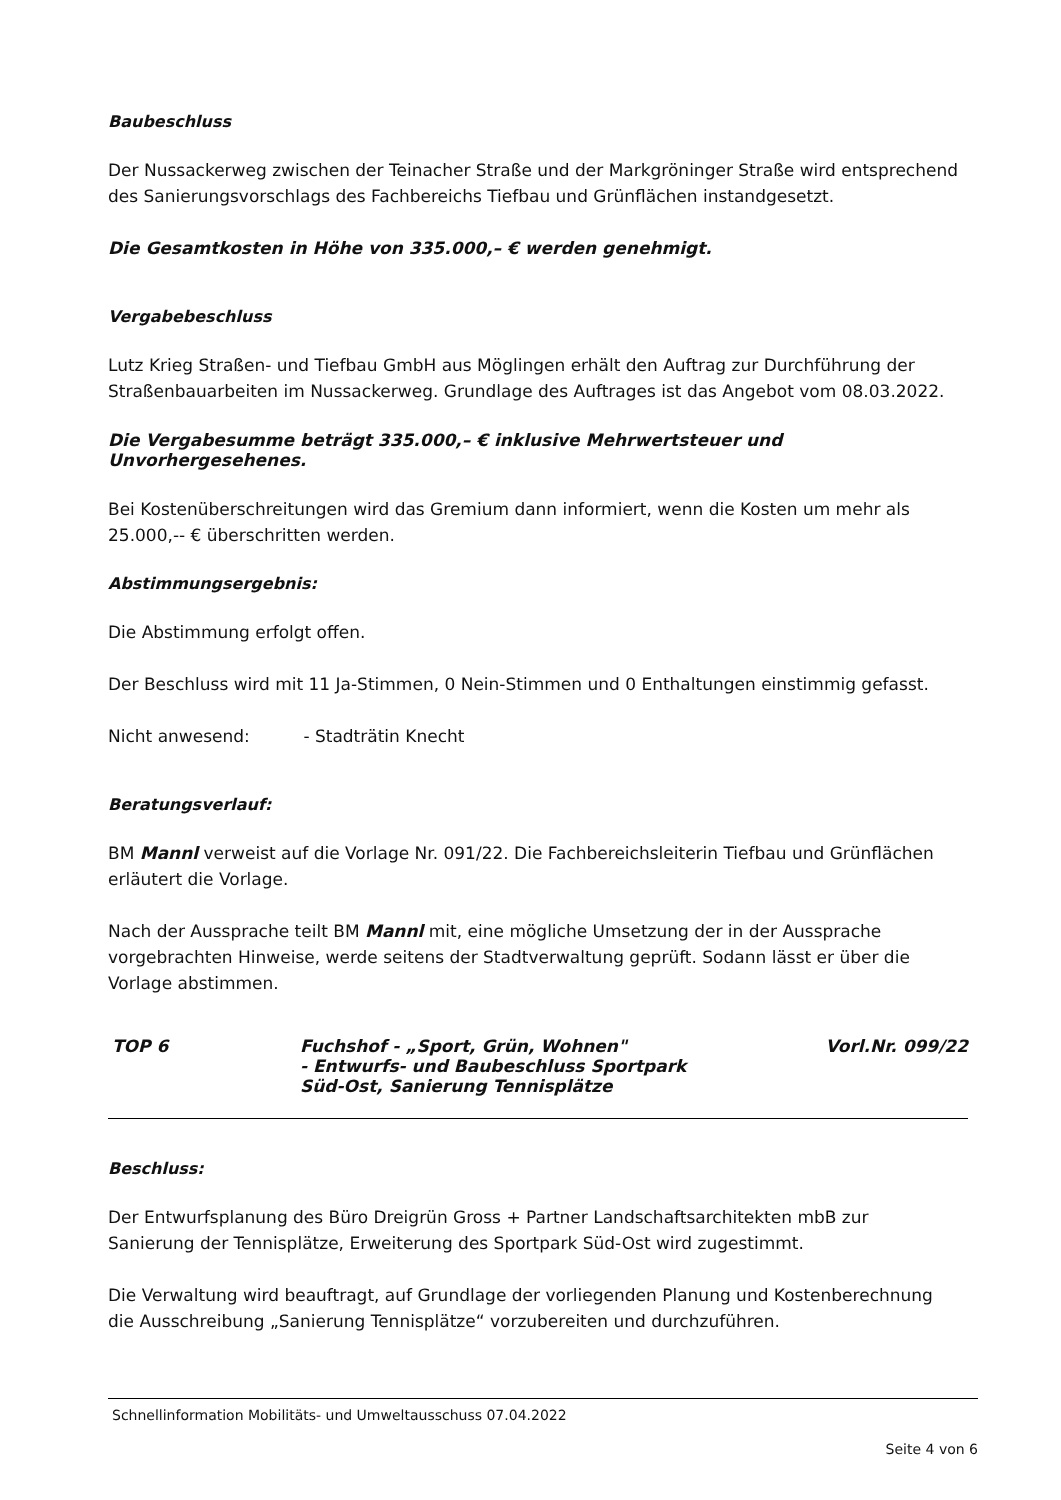Baubeschluss
Der Nussackerweg zwischen der Teinacher Straße und der Markgröninger Straße wird entsprechend des Sanierungsvorschlags des Fachbereichs Tiefbau und Grünflächen instandgesetzt.
Die Gesamtkosten in Höhe von 335.000,– € werden genehmigt.
Vergabebeschluss
Lutz Krieg Straßen- und Tiefbau GmbH aus Möglingen erhält den Auftrag zur Durchführung der Straßenbauarbeiten im Nussackerweg. Grundlage des Auftrages ist das Angebot vom 08.03.2022.
Die Vergabesumme beträgt 335.000,– € inklusive Mehrwertsteuer und Unvorhergesehenes.
Bei Kostenüberschreitungen wird das Gremium dann informiert, wenn die Kosten um mehr als 25.000,-- € überschritten werden.
Abstimmungsergebnis:
Die Abstimmung erfolgt offen.
Der Beschluss wird mit 11 Ja-Stimmen, 0 Nein-Stimmen und 0 Enthaltungen einstimmig gefasst.
Nicht anwesend: - Stadträtin Knecht
Beratungsverlauf:
BM Mannl verweist auf die Vorlage Nr. 091/22. Die Fachbereichsleiterin Tiefbau und Grünflächen erläutert die Vorlage.
Nach der Aussprache teilt BM Mannl mit, eine mögliche Umsetzung der in der Aussprache vorgebrachten Hinweise, werde seitens der Stadtverwaltung geprüft. Sodann lässt er über die Vorlage abstimmen.
TOP 6 Fuchshof - „Sport, Grün, Wohnen"
- Entwurfs- und Baubeschluss Sportpark Süd-Ost, Sanierung Tennisplätze
Vorl.Nr. 099/22
Beschluss:
Der Entwurfsplanung des Büro Dreigrün Gross + Partner Landschaftsarchitekten mbB zur Sanierung der Tennisplätze, Erweiterung des Sportpark Süd-Ost wird zugestimmt.
Die Verwaltung wird beauftragt, auf Grundlage der vorliegenden Planung und Kostenberechnung die Ausschreibung „Sanierung Tennisplätze“ vorzubereiten und durchzuführen.
Schnellinformation Mobilitäts- und Umweltausschuss 07.04.2022
Seite 4 von 6